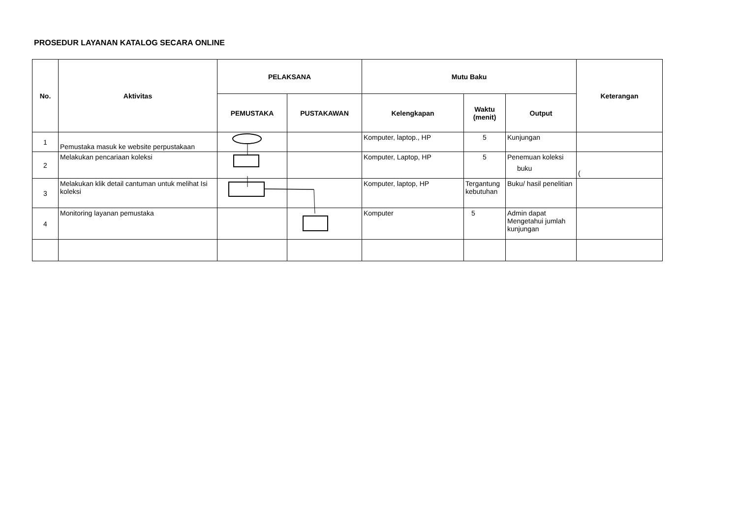PROSEDUR LAYANAN KATALOG SECARA ONLINE
| No. | Aktivitas | PELAKSANA | | Mutu Baku | | | Keterangan |
| --- | --- | --- | --- | --- | --- | --- | --- |
| | | PEMUSTAKA | PUSTAKAWAN | Kelengkapan | Waktu (menit) | Output | |
| 1 | Pemustaka masuk ke website perpustakaan | | | Komputer, laptop., HP | 5 | Kunjungan | |
| 2 | Melakukan pencariaan koleksi | | | Komputer, Laptop, HP | 5 | Penemuan koleksi buku | ( |
| 3 | Melakukan klik detail cantuman untuk melihat Isi koleksi | | | Komputer, laptop, HP | Tergantung kebutuhan | Buku/ hasil penelitian | |
| 4 | Monitoring layanan pemustaka | | | Komputer | 5 | Admin dapat Mengetahui jumlah kunjungan | |